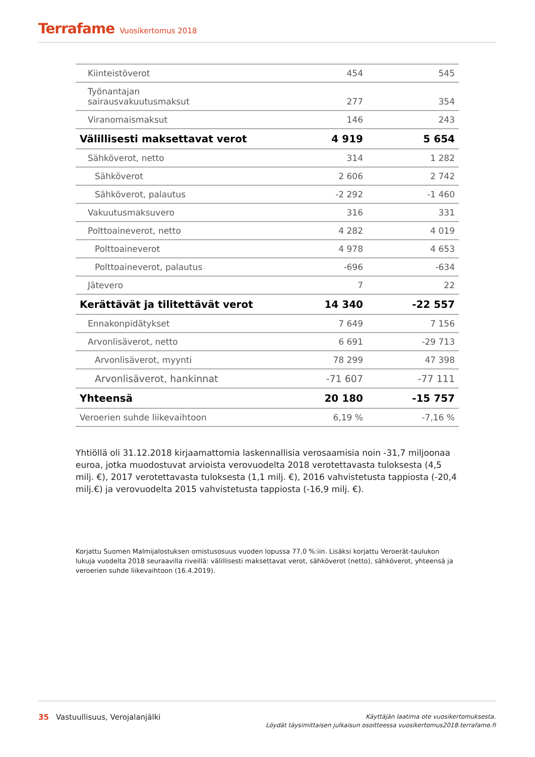Terrafame Vuosikertomus 2018
| Kiinteistöverot | 454 | 545 |
| Työnantajan sairausvakuutusmaksut | 277 | 354 |
| Viranomaismaksut | 146 | 243 |
| Välillisesti maksettavat verot | 4 919 | 5 654 |
| Sähköverot, netto | 314 | 1 282 |
| Sähköverot | 2 606 | 2 742 |
| Sähköverot, palautus | -2 292 | -1 460 |
| Vakuutusmaksuvero | 316 | 331 |
| Polttoaineverot, netto | 4 282 | 4 019 |
| Polttoaineverot | 4 978 | 4 653 |
| Polttoaineverot, palautus | -696 | -634 |
| Jätevero | 7 | 22 |
| Kerättävät ja tilitettävät verot | 14 340 | -22 557 |
| Ennakonpidätykset | 7 649 | 7 156 |
| Arvonlisäverot, netto | 6 691 | -29 713 |
| Arvonlisäverot, myynti | 78 299 | 47 398 |
| Arvonlisäverot, hankinnat | -71 607 | -77 111 |
| Yhteensä | 20 180 | -15 757 |
| Veroerien suhde liikevaihtoon | 6,19 % | -7,16 % |
Yhtiöllä oli 31.12.2018 kirjaamattomia laskennallisia verosaamisia noin -31,7 miljoonaa euroa, jotka muodostuvat arvioista verovuodelta 2018 verotettavasta tuloksesta (4,5 milj. €), 2017 verotettavasta tuloksesta (1,1 milj. €), 2016 vahvistetusta tappiosta (-20,4 milj.€) ja verovuodelta 2015 vahvistetusta tappiosta (-16,9 milj. €).
Korjattu Suomen Malmijalostuksen omistusosuus vuoden lopussa 77,0 %:iin. Lisäksi korjattu Veroerät-taulukon lukuja vuodelta 2018 seuraavilla riveillä: välillisesti maksettavat verot, sähköverot (netto), sähköverot, yhteensä ja veroerien suhde liikevaihtoon (16.4.2019).
35 Vastuullisuus, Verojalanjälki
Käyttäjän laatima ote vuosikertomuksesta.
Löydät täysimittaisen julkaisun osoitteessa vuosikertomus2018.terrafame.fi